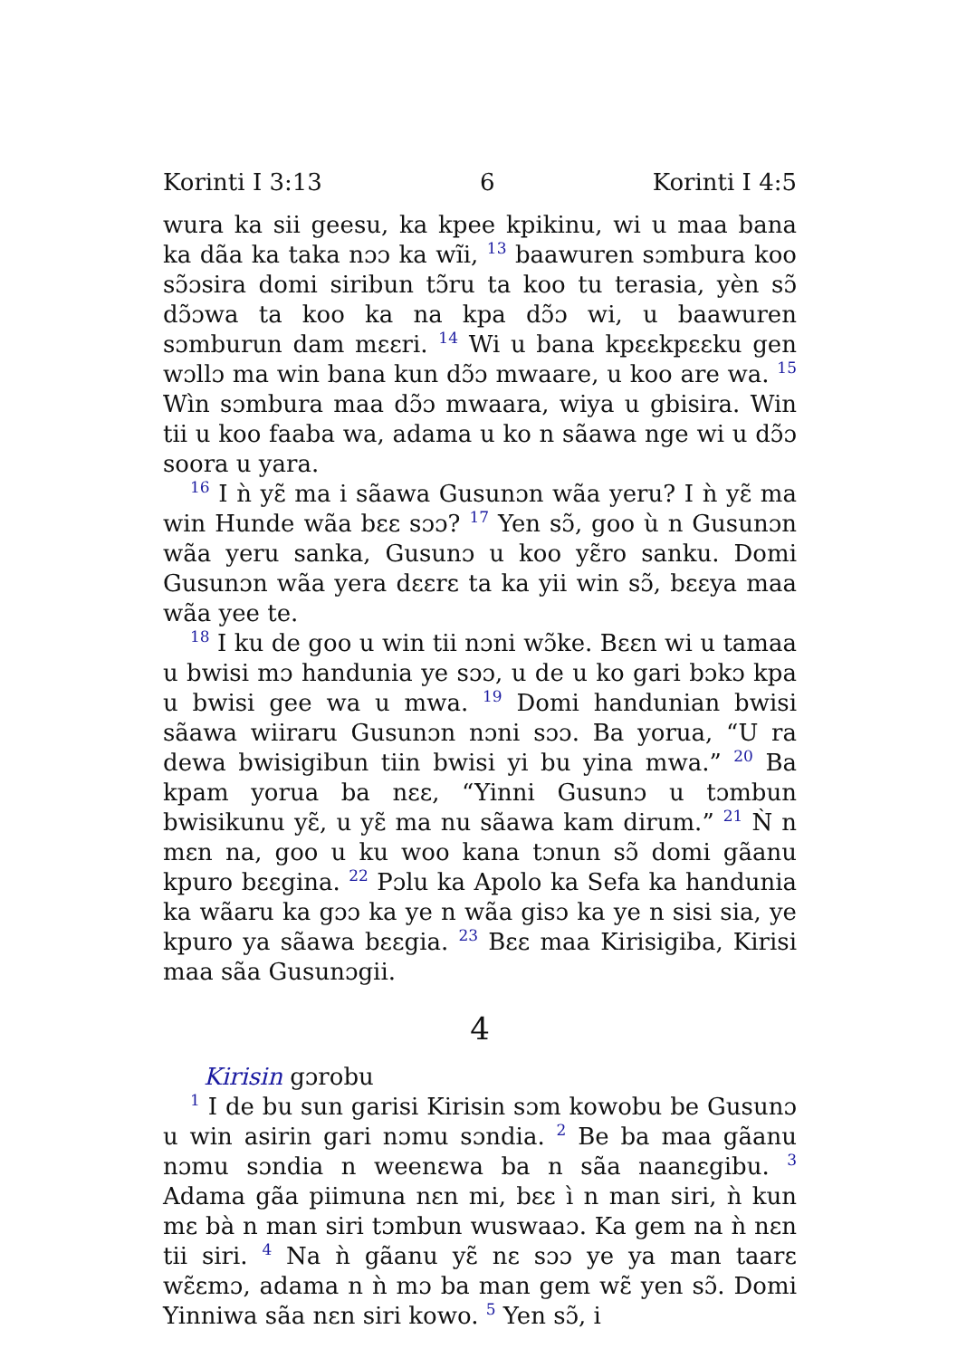Korinti I 3:13 6 Korinti I 4:5
wura ka sii geesu, ka kpee kpikinu, wi u maa bana ka dãa ka taka nɔɔ ka wĩi, <sup>13</sup> baawuren sɔmbura koo sɔ̃ɔsira domi siribun tɔ̃ru ta koo tu terasia, yèn sɔ̃ dɔ̃ɔwa ta koo ka na kpa dɔ̃ɔ wi, u baawuren sɔmburun dam mɛɛri. <sup>14</sup> Wi u bana kpɛɛkpɛɛku gen wɔllɔ ma win bana kun dɔ̃ɔ mwaare, u koo are wa. <sup>15</sup> Wìn sɔmbura maa dɔ̃ɔ mwaara, wiya u gbisira. Win tii u koo faaba wa, adama u ko n sãawa nge wi u dɔ̃ɔ soora u yara.
<sup>16</sup> I ǹ yɛ̃ ma i sãawa Gusunɔn wãa yeru? I ǹ yɛ̃ ma win Hunde wãa bɛɛ sɔɔ? <sup>17</sup> Yen sɔ̃, goo ù n Gusunɔn wãa yeru sanka, Gusunɔ u koo yɛ̃ro sanku. Domi Gusunɔn wãa yera dɛɛrɛ ta ka yii win sɔ̃, bɛɛya maa wãa yee te.
<sup>18</sup> I ku de goo u win tii nɔni wɔ̃ke. Bɛɛn wi u tamaa u bwisi mɔ handunia ye sɔɔ, u de u ko gari bɔkɔ kpa u bwisi gee wa u mwa. <sup>19</sup> Domi handunian bwisi sãawa wiiraru Gusunɔn nɔni sɔɔ. Ba yorua, “U ra dewa bwisigibun tiin bwisi yi bu yina mwa.” <sup>20</sup> Ba kpam yorua ba nɛɛ, “Yinni Gusunɔ u tɔmbun bwisikunu yɛ̃, u yɛ̃ ma nu sãawa kam dirum.” <sup>21</sup> Ǹ n mɛn na, goo u ku woo kana tɔnun sɔ̃ domi gãanu kpuro bɛɛgina. <sup>22</sup> Pɔlu ka Apolo ka Sefa ka handunia ka wãaru ka gɔɔ ka ye n wãa gisɔ ka ye n sisi sia, ye kpuro ya sãawa bɛɛgia. <sup>23</sup> Bɛɛ maa Kirisigiba, Kirisi maa sãa Gusunɔgii.
4
Kirisin gɔrobu
<sup>1</sup> I de bu sun garisi Kirisin sɔm kowobu be Gusunɔ u win asirin gari nɔmu sɔndia. <sup>2</sup> Be ba maa gãanu nɔmu sɔndia n weenɛwa ba n sãa naanɛgibu. <sup>3</sup> Adama gãa piimuna nɛn mi, bɛɛ ì n man siri, ǹ kun mɛ bà n man siri tɔmbun wuswaaɔ. Ka gem na ǹ nɛn tii siri. <sup>4</sup> Na ǹ gãanu yɛ̃ nɛ sɔɔ ye ya man taarɛ wɛ̃ɛmɔ, adama n ǹ mɔ ba man gem wɛ̃ yen sɔ̃. Domi Yinniwa sãa nɛn siri kowo. <sup>5</sup> Yen sɔ̃, i